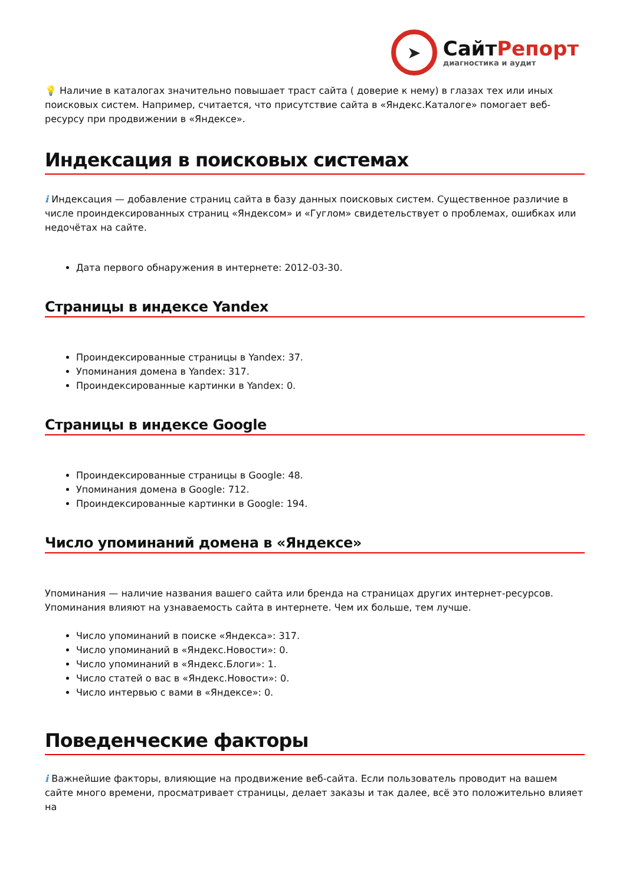➤
СайтРепорт
диагностика и аудит
💡 Наличие в каталогах значительно повышает траст сайта ( доверие к нему) в глазах тех или иных поисковых систем. Например, считается, что присутствие сайта в «Яндекс.Каталоге» помогает веб-ресурсу при продвижении в «Яндексе».
Индексация в поисковых системах
i Индексация — добавление страниц сайта в базу данных поисковых систем. Существенное различие в числе проиндексированных страниц «Яндексом» и «Гуглом» свидетельствует о проблемах, ошибках или недочётах на сайте.
Дата первого обнаружения в интернете: 2012-03-30.
Страницы в индексе Yandex
Проиндексированные страницы в Yandex: 37.
Упоминания домена в Yandex: 317.
Проиндексированные картинки в Yandex: 0.
Страницы в индексе Google
Проиндексированные страницы в Google: 48.
Упоминания домена в Google: 712.
Проиндексированные картинки в Google: 194.
Число упоминаний домена в «Яндексе»
Упоминания — наличие названия вашего сайта или бренда на страницах других интернет-ресурсов. Упоминания влияют на узнаваемость сайта в интернете. Чем их больше, тем лучше.
Число упоминаний в поиске «Яндекса»: 317.
Число упоминаний в «Яндекс.Новости»: 0.
Число упоминаний в «Яндекс.Блоги»: 1.
Число статей о вас в «Яндекс.Новости»: 0.
Число интервью с вами в «Яндексе»: 0.
Поведенческие факторы
i Важнейшие факторы, влияющие на продвижение веб-сайта. Если пользователь проводит на вашем сайте много времени, просматривает страницы, делает заказы и так далее, всё это положительно влияет на